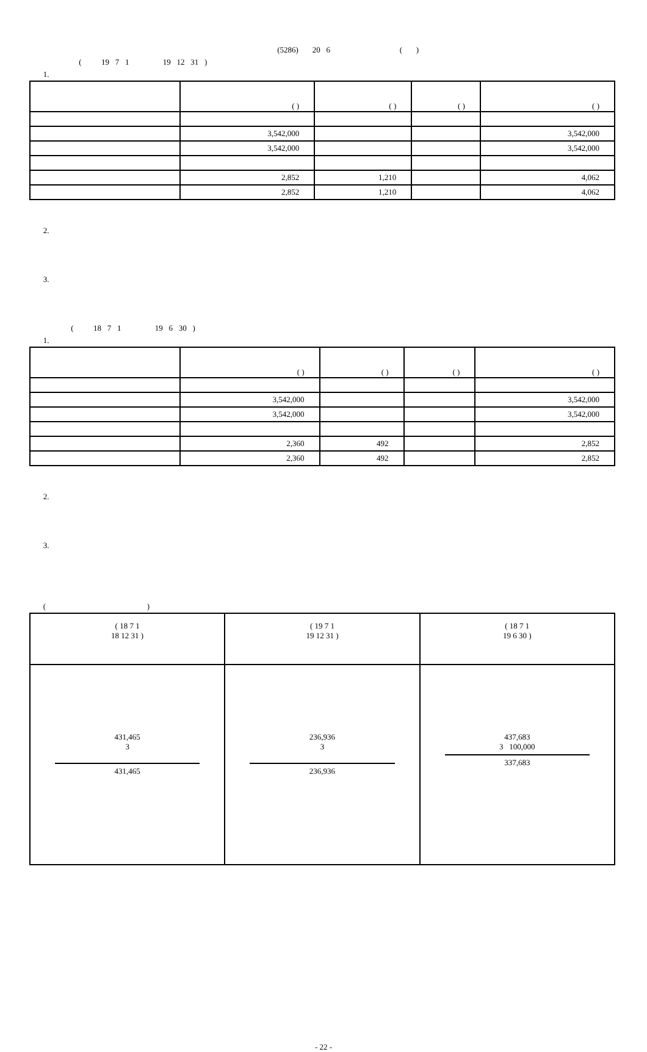(5286) 20 6 ( )
( 19 7 1 19 12 31 )
1.
| | ( ) | ( ) | ( ) | ( ) |
| | 3,542,000 | | | 3,542,000 |
| | 3,542,000 | | | 3,542,000 |
| | 2,852 | 1,210 | | 4,062 |
| | 2,852 | 1,210 | | 4,062 |
2.
3.
( 18 7 1 19 6 30 )
1.
| | ( ) | ( ) | ( ) | ( ) |
| | 3,542,000 | | | 3,542,000 |
| | 3,542,000 | | | 3,542,000 |
| | 2,360 | 492 | | 2,852 |
| | 2,360 | 492 | | 2,852 |
2.
3.
( )
| ( 18 7 1 18 12 31 ) | ( 19 7 1 19 12 31 ) | ( 18 7 1 19 6 30 ) |
| 431,465 3 431,465 | 236,936 3 236,936 | 437,683 3 100,000 337,683 |
- 22 -